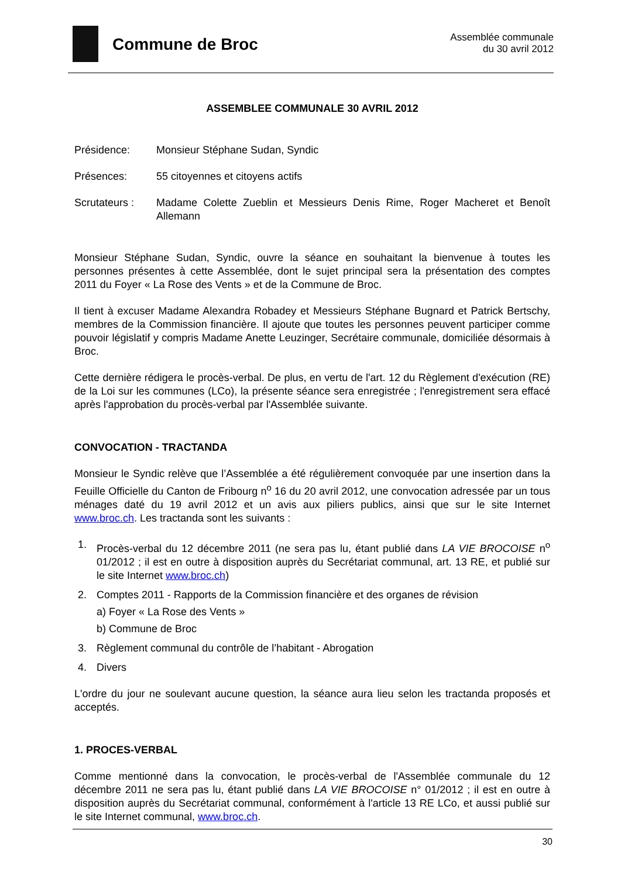Commune de Broc
Assemblée communale
du 30 avril 2012
ASSEMBLEE COMMUNALE 30 AVRIL 2012
Présidence: Monsieur Stéphane Sudan, Syndic
Présences: 55 citoyennes et citoyens actifs
Scrutateurs :
Madame Colette Zueblin et Messieurs Denis Rime, Roger Macheret et Benoît Allemann
Monsieur Stéphane Sudan, Syndic, ouvre la séance en souhaitant la bienvenue à toutes les personnes présentes à cette Assemblée, dont le sujet principal sera la présentation des comptes 2011 du Foyer « La Rose des Vents » et de la Commune de Broc.
Il tient à excuser Madame Alexandra Robadey et Messieurs Stéphane Bugnard et Patrick Bertschy, membres de la Commission financière. Il ajoute que toutes les personnes peuvent participer comme pouvoir législatif y compris Madame Anette Leuzinger, Secrétaire communale, domiciliée désormais à Broc.
Cette dernière rédigera le procès-verbal. De plus, en vertu de l'art. 12 du Règlement d'exécution (RE) de la Loi sur les communes (LCo), la présente séance sera enregistrée ; l'enregistrement sera effacé après l'approbation du procès-verbal par l'Assemblée suivante.
CONVOCATION - TRACTANDA
Monsieur le Syndic relève que l’Assemblée a été régulièrement convoquée par une insertion dans la Feuille Officielle du Canton de Fribourg n<sup>o</sup> 16 du 20 avril 2012, une convocation adressée par un tous ménages daté du 19 avril 2012 et un avis aux piliers publics, ainsi que sur le site Internet www.broc.ch. Les tractanda sont les suivants :
1. Procès-verbal du 12 décembre 2011 (ne sera pas lu, étant publié dans LA VIE BROCOISE n<sup>o</sup> 01/2012 ; il est en outre à disposition auprès du Secrétariat communal, art. 13 RE, et publié sur le site Internet www.broc.ch)
2. Comptes 2011 - Rapports de la Commission financière et des organes de révision
a) Foyer « La Rose des Vents »
b) Commune de Broc
3. Règlement communal du contrôle de l’habitant - Abrogation
4. Divers
L'ordre du jour ne soulevant aucune question, la séance aura lieu selon les tractanda proposés et acceptés.
1. PROCES-VERBAL
Comme mentionné dans la convocation, le procès-verbal de l'Assemblée communale du 12 décembre 2011 ne sera pas lu, étant publié dans LA VIE BROCOISE n° 01/2012 ; il est en outre à disposition auprès du Secrétariat communal, conformément à l'article 13 RE LCo, et aussi publié sur le site Internet communal, www.broc.ch.
30